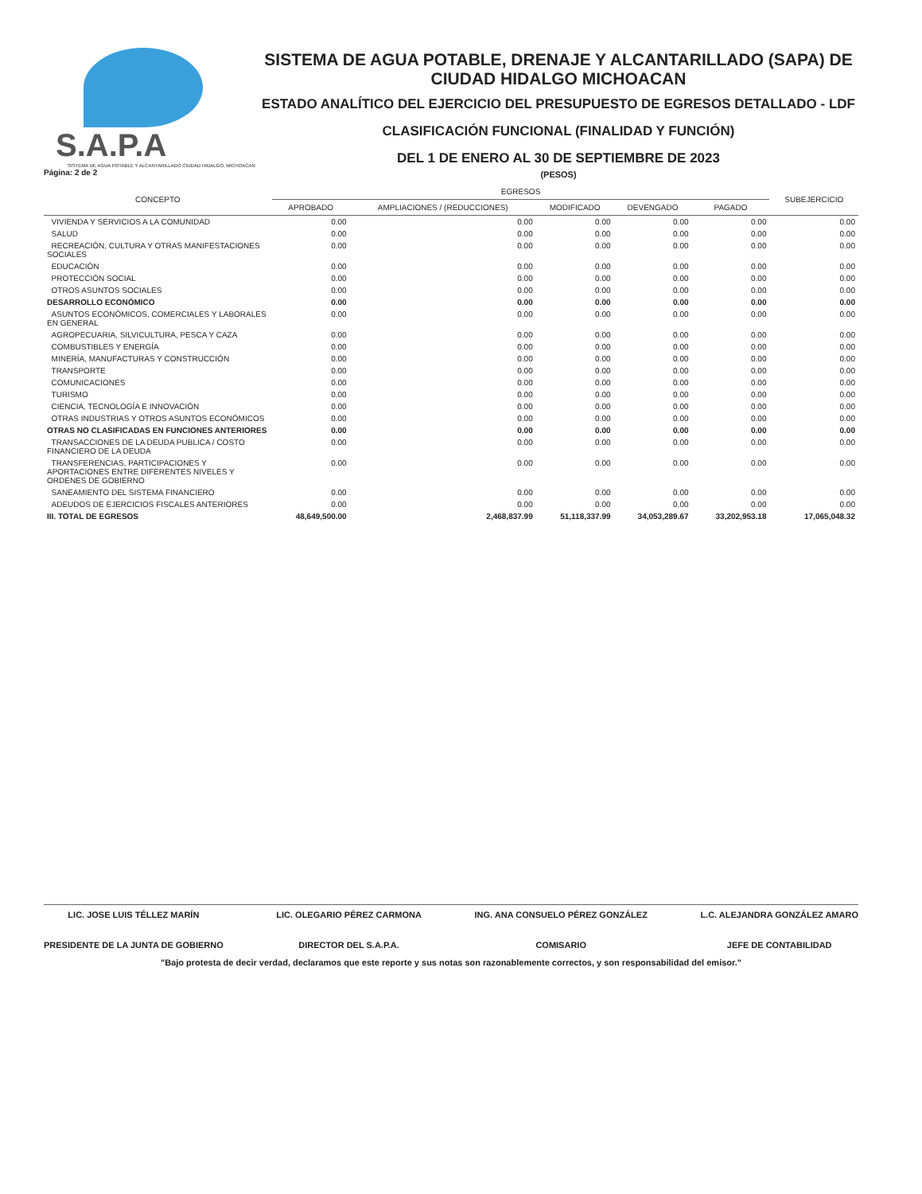S.A.P.A
SISTEMA DE AGUA POTABLE Y ALCANTARILLADO CIUDAD HIDALGO, MICHOACAN
Página: 2 de 2
SISTEMA DE AGUA POTABLE, DRENAJE Y ALCANTARILLADO (SAPA) DE CIUDAD HIDALGO MICHOACAN
ESTADO ANALÍTICO DEL EJERCICIO DEL PRESUPUESTO DE EGRESOS DETALLADO - LDF
CLASIFICACIÓN FUNCIONAL (FINALIDAD Y FUNCIÓN)
DEL 1 DE ENERO AL 30 DE SEPTIEMBRE DE 2023
(PESOS)
| CONCEPTO | EGRESOS | | | | | SUBEJERCICIO |
| --- | --- | --- | --- | --- | --- | --- |
| | APROBADO | AMPLIACIONES / (REDUCCIONES) | MODIFICADO | DEVENGADO | PAGADO | |
| VIVIENDA Y SERVICIOS A LA COMUNIDAD | 0.00 | 0.00 | 0.00 | 0.00 | 0.00 | 0.00 |
| SALUD | 0.00 | 0.00 | 0.00 | 0.00 | 0.00 | 0.00 |
| RECREACIÓN, CULTURA Y OTRAS MANIFESTACIONES SOCIALES | 0.00 | 0.00 | 0.00 | 0.00 | 0.00 | 0.00 |
| EDUCACIÓN | 0.00 | 0.00 | 0.00 | 0.00 | 0.00 | 0.00 |
| PROTECCIÓN SOCIAL | 0.00 | 0.00 | 0.00 | 0.00 | 0.00 | 0.00 |
| OTROS ASUNTOS SOCIALES | 0.00 | 0.00 | 0.00 | 0.00 | 0.00 | 0.00 |
| DESARROLLO ECONÓMICO | 0.00 | 0.00 | 0.00 | 0.00 | 0.00 | 0.00 |
| ASUNTOS ECONÓMICOS, COMERCIALES Y LABORALES EN GENERAL | 0.00 | 0.00 | 0.00 | 0.00 | 0.00 | 0.00 |
| AGROPECUARIA, SILVICULTURA, PESCA Y CAZA | 0.00 | 0.00 | 0.00 | 0.00 | 0.00 | 0.00 |
| COMBUSTIBLES Y ENERGÍA | 0.00 | 0.00 | 0.00 | 0.00 | 0.00 | 0.00 |
| MINERÍA, MANUFACTURAS Y CONSTRUCCIÓN | 0.00 | 0.00 | 0.00 | 0.00 | 0.00 | 0.00 |
| TRANSPORTE | 0.00 | 0.00 | 0.00 | 0.00 | 0.00 | 0.00 |
| COMUNICACIONES | 0.00 | 0.00 | 0.00 | 0.00 | 0.00 | 0.00 |
| TURISMO | 0.00 | 0.00 | 0.00 | 0.00 | 0.00 | 0.00 |
| CIENCIA, TECNOLOGÍA E INNOVACIÓN | 0.00 | 0.00 | 0.00 | 0.00 | 0.00 | 0.00 |
| OTRAS INDUSTRIAS Y OTROS ASUNTOS ECONÓMICOS | 0.00 | 0.00 | 0.00 | 0.00 | 0.00 | 0.00 |
| OTRAS NO CLASIFICADAS EN FUNCIONES ANTERIORES | 0.00 | 0.00 | 0.00 | 0.00 | 0.00 | 0.00 |
| TRANSACCIONES DE LA DEUDA PUBLICA / COSTO FINANCIERO DE LA DEUDA | 0.00 | 0.00 | 0.00 | 0.00 | 0.00 | 0.00 |
| TRANSFERENCIAS, PARTICIPACIONES Y APORTACIONES ENTRE DIFERENTES NIVELES Y ORDENES DE GOBIERNO | 0.00 | 0.00 | 0.00 | 0.00 | 0.00 | 0.00 |
| SANEAMIENTO DEL SISTEMA FINANCIERO | 0.00 | 0.00 | 0.00 | 0.00 | 0.00 | 0.00 |
| ADEUDOS DE EJERCICIOS FISCALES ANTERIORES | 0.00 | 0.00 | 0.00 | 0.00 | 0.00 | 0.00 |
| III. TOTAL DE EGRESOS | 48,649,500.00 | 2,468,837.99 | 51,118,337.99 | 34,053,289.67 | 33,202,953.18 | 17,065,048.32 |
LIC. JOSE LUIS TÉLLEZ MARÍN
PRESIDENTE DE LA JUNTA DE GOBIERNO
LIC. OLEGARIO PÉREZ CARMONA
DIRECTOR DEL S.A.P.A.
ING. ANA CONSUELO PÉREZ GONZÁLEZ
COMISARIO
L.C. ALEJANDRA GONZÁLEZ AMARO
JEFE DE CONTABILIDAD
"Bajo protesta de decir verdad, declaramos que este reporte y sus notas son razonablemente correctos, y son responsabilidad del emisor."